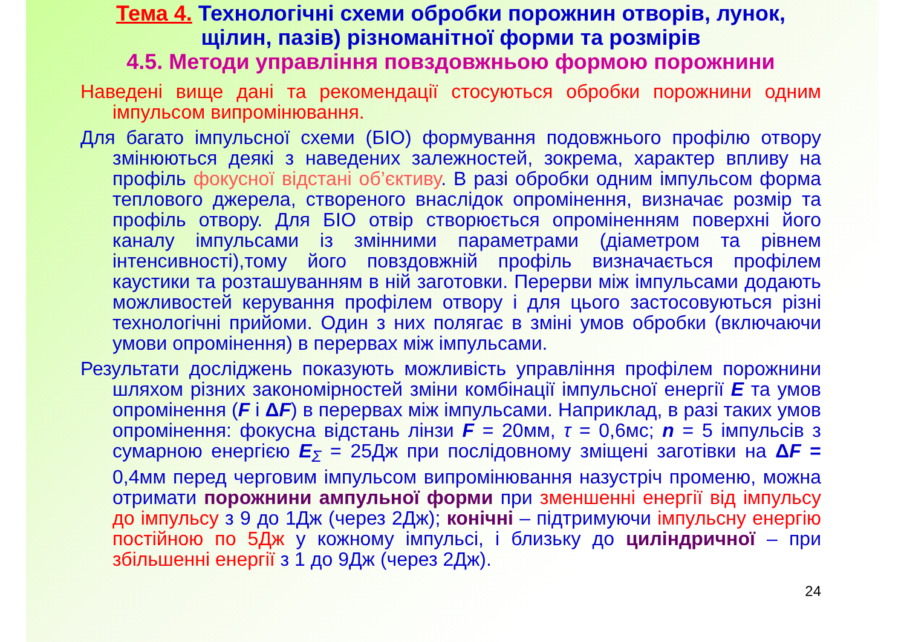Тема 4. Технологічні схеми обробки порожнин отворів, лунок, щілин, пазів) різноманітної форми та розмірів
4.5. Методи управління повздовжньою формою порожнини
Наведені вище дані та рекомендації стосуються обробки порожнини одним імпульсом випромінювання.
Для багато імпульсної схеми (БІО) формування подовжнього профілю отвору змінюються деякі з наведених залежностей, зокрема, характер впливу на профіль фокусної відстані об’єктиву. В разі обробки одним імпульсом форма теплового джерела, створеного внаслідок опромінення, визначає розмір та профіль отвору. Для БІО отвір створюється опроміненням поверхні його каналу імпульсами із змінними параметрами (діаметром та рівнем інтенсивності),тому його повздовжній профіль визначається профілем каустики та розташуванням в ній заготовки. Перерви між імпульсами додають можливостей керування профілем отвору і для цього застосовуються різні технологічні прийоми. Один з них полягає в зміні умов обробки (включаючи умови опромінення) в перервах між імпульсами.
Результати досліджень показують можливість управління профілем порожнини шляхом різних закономірностей зміни комбінації імпульсної енергії E та умов опромінення (F і ΔF) в перервах між імпульсами. Наприклад, в разі таких умов опромінення: фокусна відстань лінзи F = 20мм, τ = 0,6мс; n = 5 імпульсів з сумарною енергією E<sub>Σ</sub> = 25Дж при послідовному зміщені заготівки на ΔF = 0,4мм перед черговим імпульсом випромінювання назустріч променю, можна отримати порожнини ампульної форми при зменшенні енергії від імпульсу до імпульсу з 9 до 1Дж (через 2Дж); конічні – підтримуючи імпульсну енергію постійною по 5Дж у кожному імпульсі, і близьку до циліндричної – при збільшенні енергії з 1 до 9Дж (через 2Дж).
24